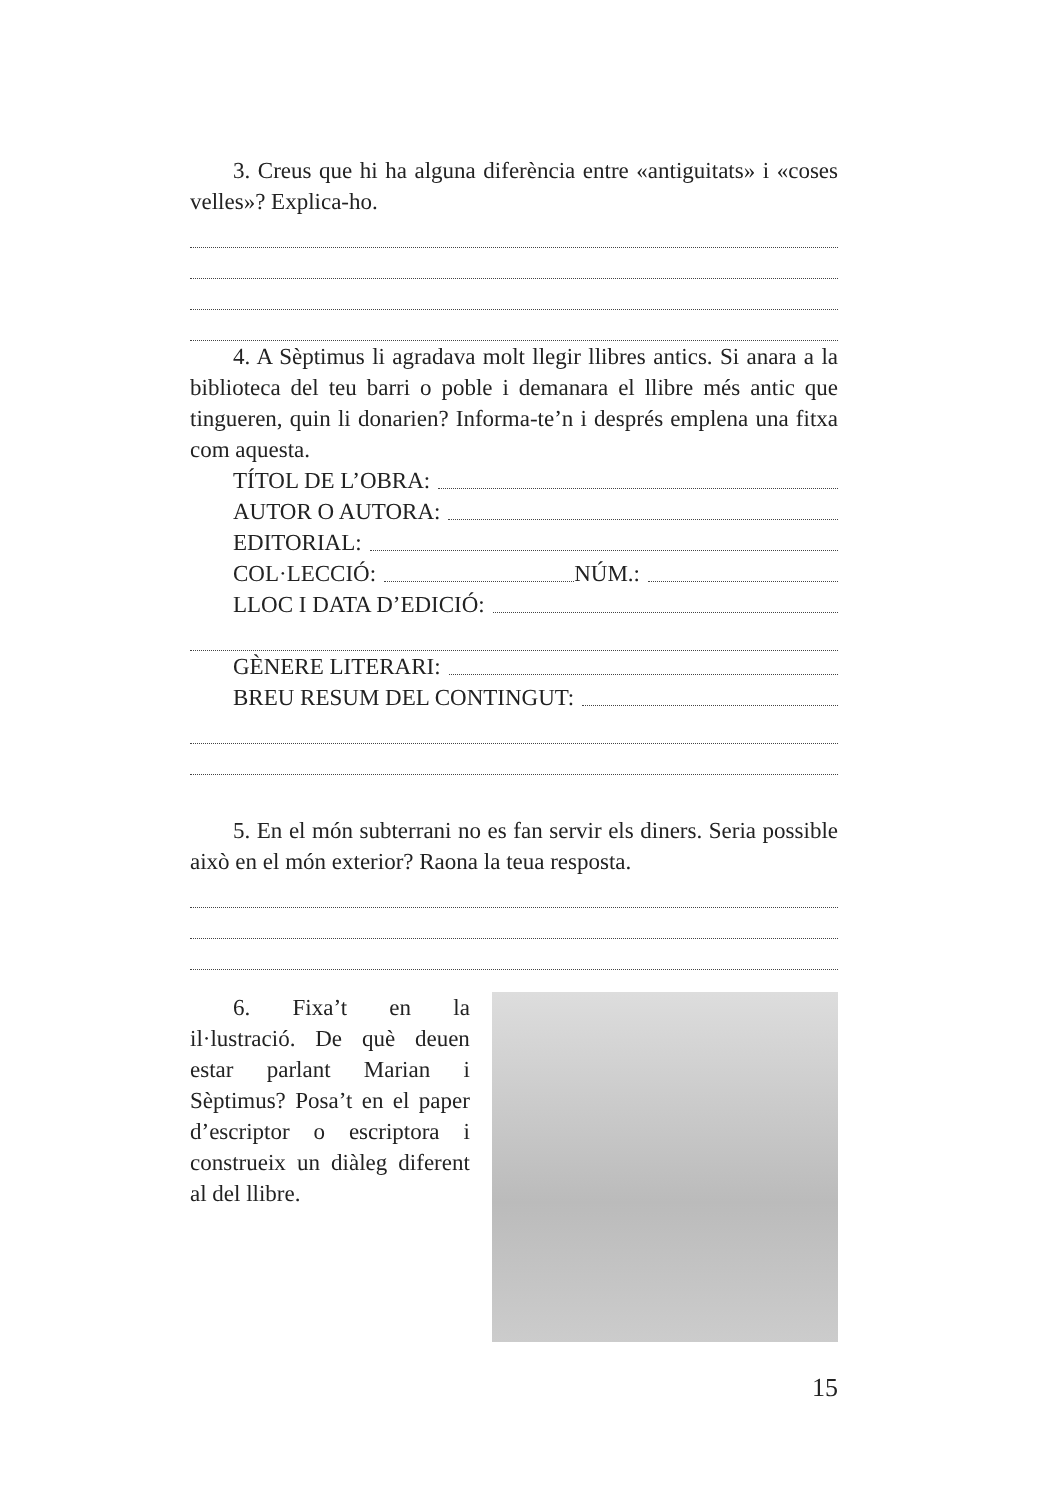3. Creus que hi ha alguna diferència entre «antiguitats» i «coses velles»? Explica-ho.
4. A Sèptimus li agradava molt llegir llibres antics. Si anara a la biblioteca del teu barri o poble i demanara el llibre més antic que tingueren, quin li donarien? Informa-te’n i després emplena una fitxa com aquesta.
TÍTOL DE L’OBRA:
AUTOR O AUTORA:
EDITORIAL:
COL·LECCIÓ: NÚM.:
LLOC I DATA D’EDICIÓ:
GÈNERE LITERARI:
BREU RESUM DEL CONTINGUT:
5. En el món subterrani no es fan servir els diners. Seria possible això en el món exterior? Raona la teua resposta.
6. Fixa’t en la il·lustració. De què deuen estar parlant Marian i Sèptimus? Posa’t en el paper d’escriptor o escriptora i construeix un diàleg diferent al del llibre.
15